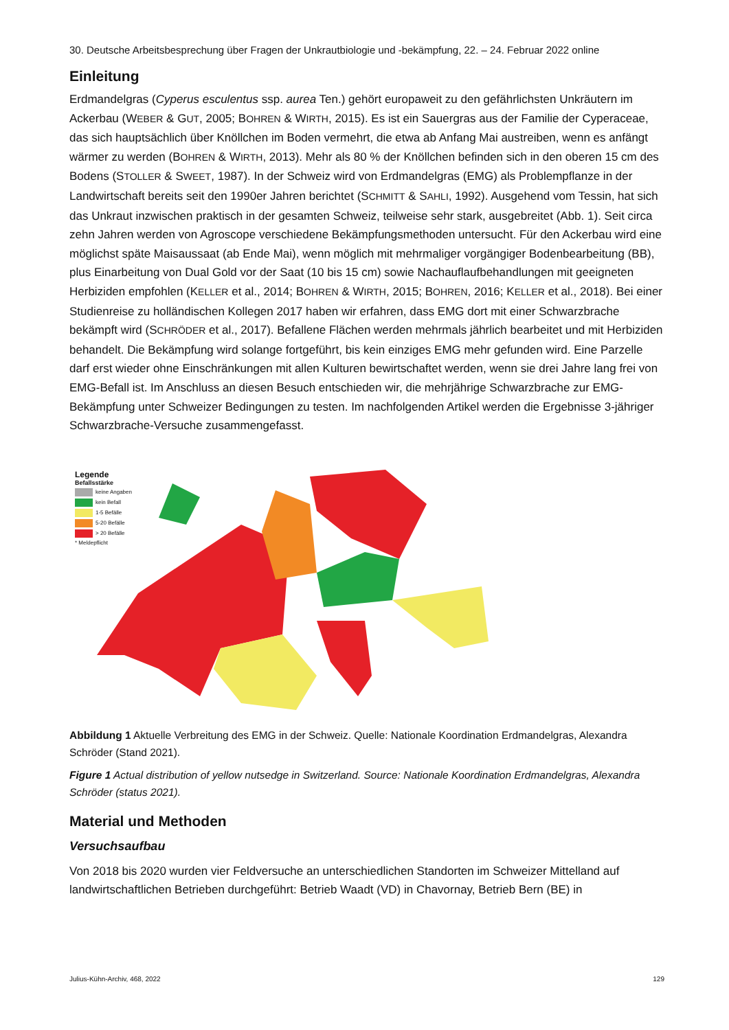30. Deutsche Arbeitsbesprechung über Fragen der Unkrautbiologie und -bekämpfung, 22. – 24. Februar 2022 online
Einleitung
Erdmandelgras (Cyperus esculentus ssp. aurea Ten.) gehört europaweit zu den gefährlichsten Unkräutern im Ackerbau (WEBER & GUT, 2005; BOHREN & WIRTH, 2015). Es ist ein Sauergras aus der Familie der Cyperaceae, das sich hauptsächlich über Knöllchen im Boden vermehrt, die etwa ab Anfang Mai austreiben, wenn es anfängt wärmer zu werden (BOHREN & WIRTH, 2013). Mehr als 80 % der Knöllchen befinden sich in den oberen 15 cm des Bodens (STOLLER & SWEET, 1987). In der Schweiz wird von Erdmandelgras (EMG) als Problempflanze in der Landwirtschaft bereits seit den 1990er Jahren berichtet (SCHMITT & SAHLI, 1992). Ausgehend vom Tessin, hat sich das Unkraut inzwischen praktisch in der gesamten Schweiz, teilweise sehr stark, ausgebreitet (Abb. 1). Seit circa zehn Jahren werden von Agroscope verschiedene Bekämpfungsmethoden untersucht. Für den Ackerbau wird eine möglichst späte Maisaussaat (ab Ende Mai), wenn möglich mit mehrmaliger vorgängiger Bodenbearbeitung (BB), plus Einarbeitung von Dual Gold vor der Saat (10 bis 15 cm) sowie Nachauflaufbehandlungen mit geeigneten Herbiziden empfohlen (KELLER et al., 2014; BOHREN & WIRTH, 2015; BOHREN, 2016; KELLER et al., 2018). Bei einer Studienreise zu holländischen Kollegen 2017 haben wir erfahren, dass EMG dort mit einer Schwarzbrache bekämpft wird (SCHRÖDER et al., 2017). Befallene Flächen werden mehrmals jährlich bearbeitet und mit Herbiziden behandelt. Die Bekämpfung wird solange fortgeführt, bis kein einziges EMG mehr gefunden wird. Eine Parzelle darf erst wieder ohne Einschränkungen mit allen Kulturen bewirtschaftet werden, wenn sie drei Jahre lang frei von EMG-Befall ist. Im Anschluss an diesen Besuch entschieden wir, die mehrjährige Schwarzbrache zur EMG-Bekämpfung unter Schweizer Bedingungen zu testen. Im nachfolgenden Artikel werden die Ergebnisse 3-jähriger Schwarzbrache-Versuche zusammengefasst.
Legende
Befallsstärke
keine Angaben
kein Befall
1-5 Befälle
5-20 Befälle
> 20 Befälle
* Meldepflicht
Abbildung 1 Aktuelle Verbreitung des EMG in der Schweiz. Quelle: Nationale Koordination Erdmandelgras, Alexandra Schröder (Stand 2021).
Figure 1 Actual distribution of yellow nutsedge in Switzerland. Source: Nationale Koordination Erdmandelgras, Alexandra Schröder (status 2021).
Material und Methoden
Versuchsaufbau
Von 2018 bis 2020 wurden vier Feldversuche an unterschiedlichen Standorten im Schweizer Mittelland auf landwirtschaftlichen Betrieben durchgeführt: Betrieb Waadt (VD) in Chavornay, Betrieb Bern (BE) in
Julius-Kühn-Archiv, 468, 2022 129